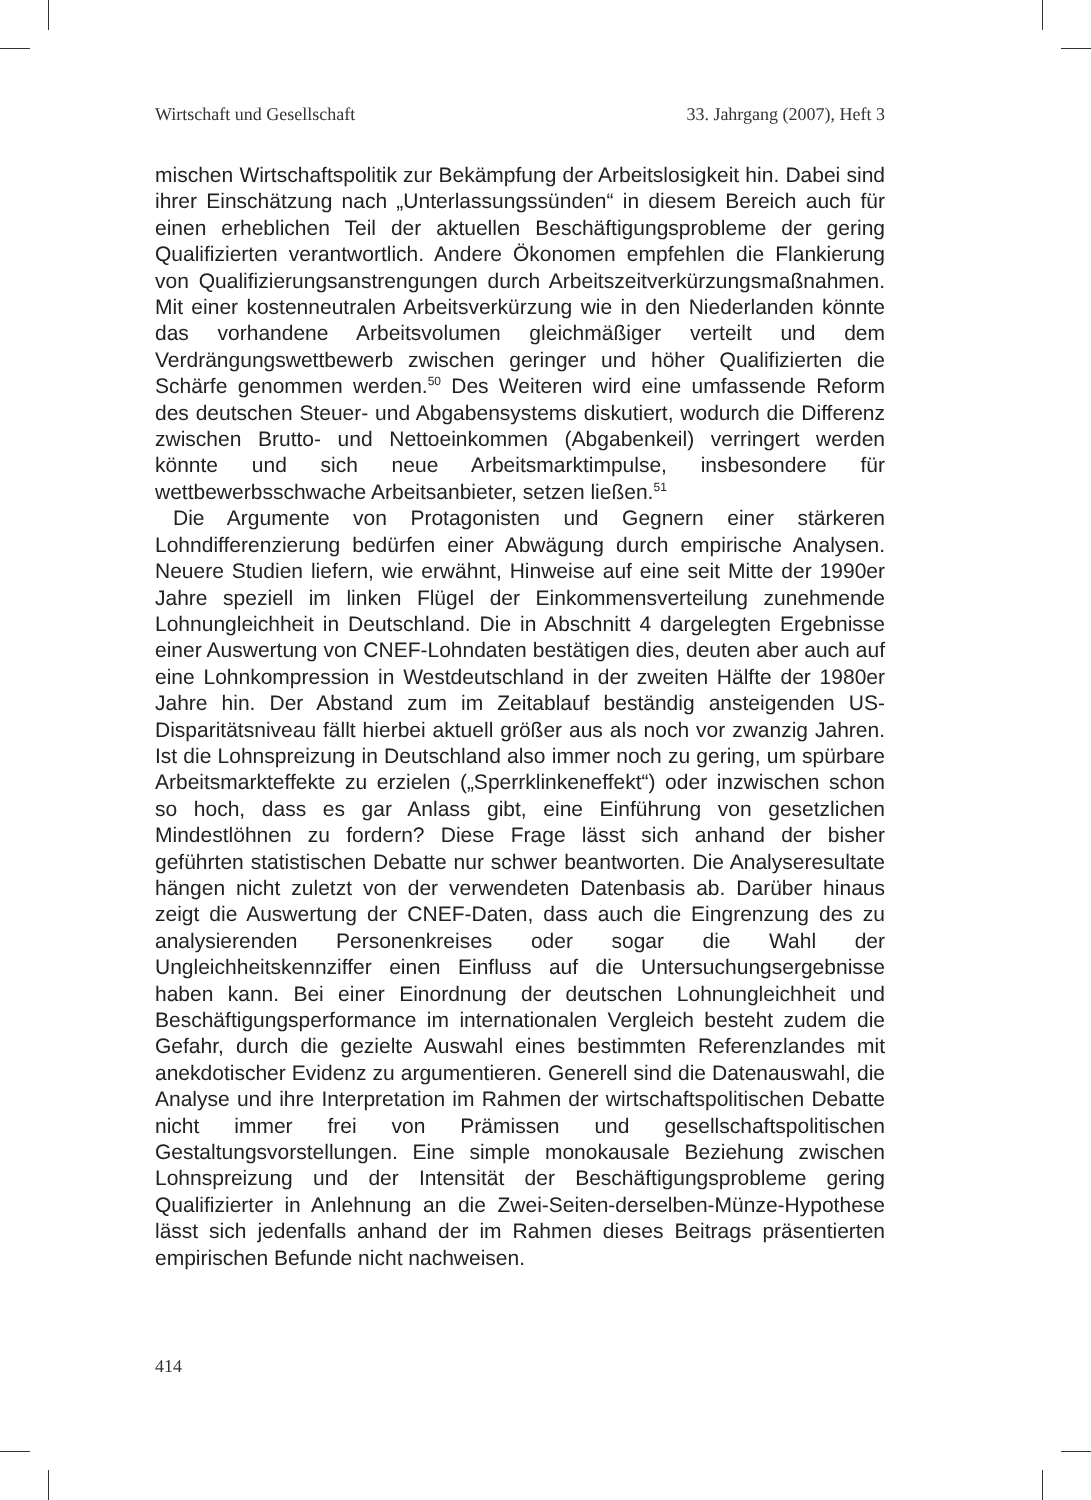Wirtschaft und Gesellschaft 33. Jahrgang (2007), Heft 3
mischen Wirtschaftspolitik zur Bekämpfung der Arbeitslosigkeit hin. Dabei sind ihrer Einschätzung nach „Unterlassungssünden“ in diesem Bereich auch für einen erheblichen Teil der aktuellen Beschäftigungsprobleme der gering Qualifizierten verantwortlich. Andere Ökonomen empfehlen die Flankierung von Qualifizierungsanstrengungen durch Arbeitszeitverkürzungsmaßnahmen. Mit einer kostenneutralen Arbeitsverkürzung wie in den Niederlanden könnte das vorhandene Arbeitsvolumen gleichmäßiger verteilt und dem Verdrängungswettbewerb zwischen geringer und höher Qualifizierten die Schärfe genommen werden.<sup>50</sup> Des Weiteren wird eine umfassende Reform des deutschen Steuer- und Abgabensystems diskutiert, wodurch die Differenz zwischen Brutto- und Nettoeinkommen (Abgabenkeil) verringert werden könnte und sich neue Arbeitsmarktimpulse, insbesondere für wettbewerbsschwache Arbeitsanbieter, setzen ließen.<sup>51</sup>
Die Argumente von Protagonisten und Gegnern einer stärkeren Lohndifferenzierung bedürfen einer Abwägung durch empirische Analysen. Neuere Studien liefern, wie erwähnt, Hinweise auf eine seit Mitte der 1990er Jahre speziell im linken Flügel der Einkommensverteilung zunehmende Lohnungleichheit in Deutschland. Die in Abschnitt 4 dargelegten Ergebnisse einer Auswertung von CNEF-Lohndaten bestätigen dies, deuten aber auch auf eine Lohnkompression in Westdeutschland in der zweiten Hälfte der 1980er Jahre hin. Der Abstand zum im Zeitablauf beständig ansteigenden US-Disparitätsniveau fällt hierbei aktuell größer aus als noch vor zwanzig Jahren. Ist die Lohnspreizung in Deutschland also immer noch zu gering, um spürbare Arbeitsmarkteffekte zu erzielen („Sperrklinkeneffekt“) oder inzwischen schon so hoch, dass es gar Anlass gibt, eine Einführung von gesetzlichen Mindestlöhnen zu fordern? Diese Frage lässt sich anhand der bisher geführten statistischen Debatte nur schwer beantworten. Die Analyseresultate hängen nicht zuletzt von der verwendeten Datenbasis ab. Darüber hinaus zeigt die Auswertung der CNEF-Daten, dass auch die Eingrenzung des zu analysierenden Personenkreises oder sogar die Wahl der Ungleichheitskennziffer einen Einfluss auf die Untersuchungsergebnisse haben kann. Bei einer Einordnung der deutschen Lohnungleichheit und Beschäftigungsperformance im internationalen Vergleich besteht zudem die Gefahr, durch die gezielte Auswahl eines bestimmten Referenzlandes mit anekdotischer Evidenz zu argumentieren. Generell sind die Datenauswahl, die Analyse und ihre Interpretation im Rahmen der wirtschaftspolitischen Debatte nicht immer frei von Prämissen und gesellschaftspolitischen Gestaltungsvorstellungen. Eine simple monokausale Beziehung zwischen Lohnspreizung und der Intensität der Beschäftigungsprobleme gering Qualifizierter in Anlehnung an die Zwei-Seiten-derselben-Münze-Hypothese lässt sich jedenfalls anhand der im Rahmen dieses Beitrags präsentierten empirischen Befunde nicht nachweisen.
414